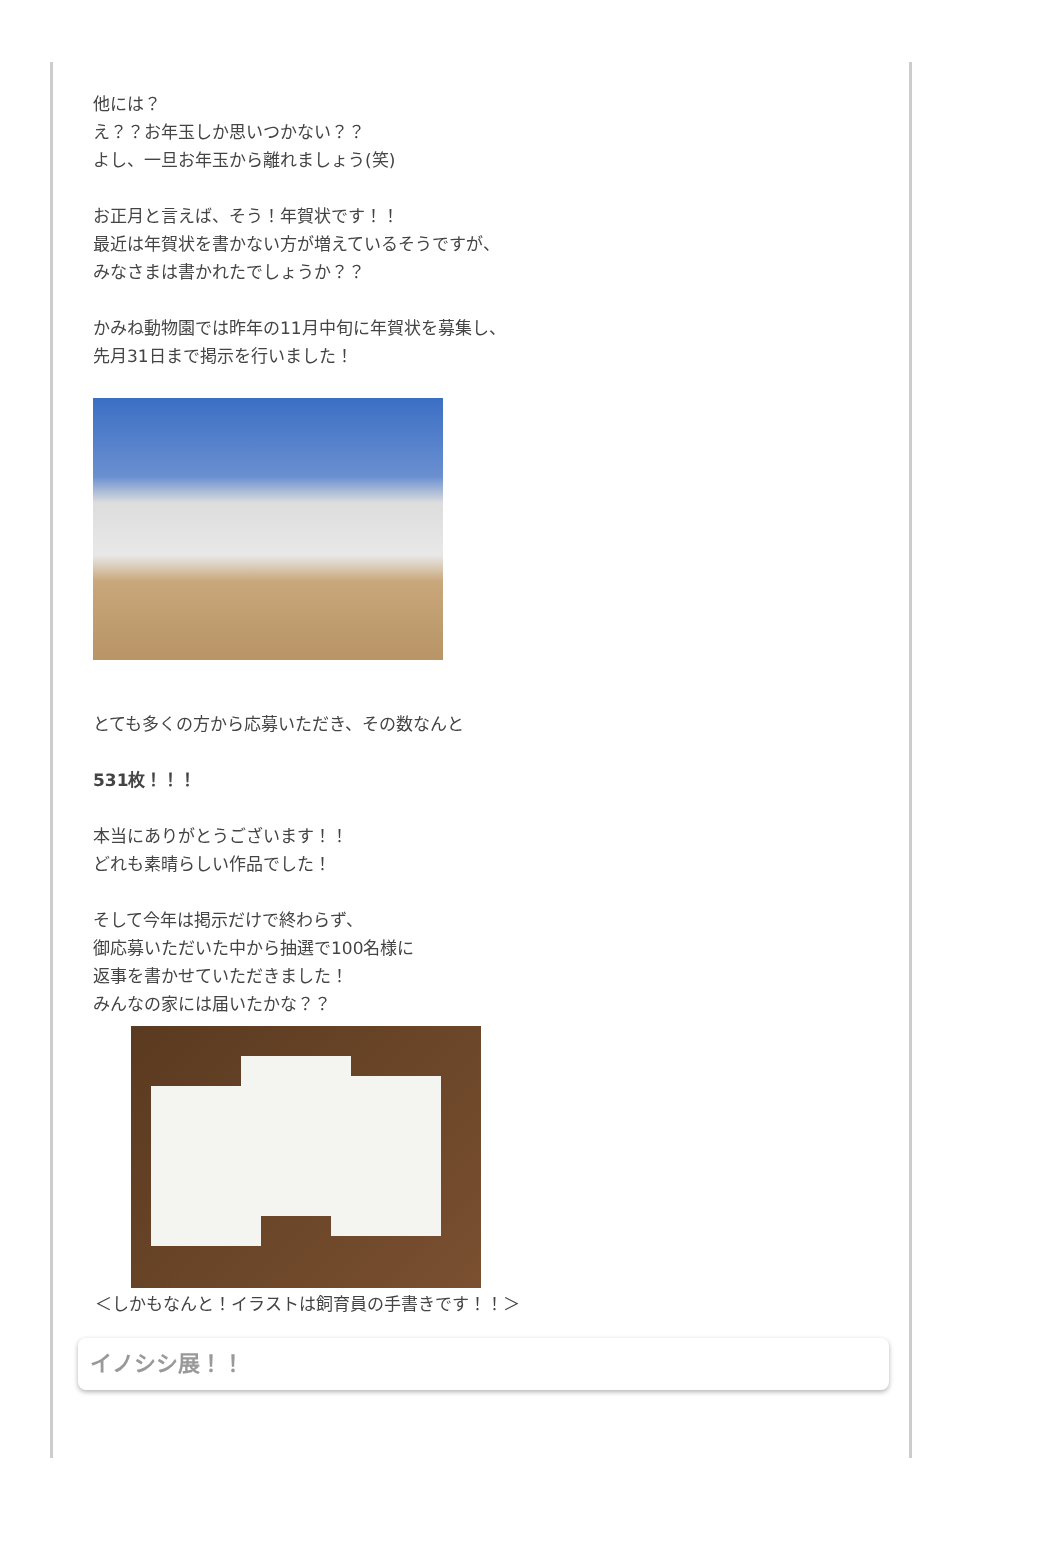他には？
え？？お年玉しか思いつかない？？
よし、一旦お年玉から離れましょう(笑)
お正月と言えば、そう！年賀状です！！
最近は年賀状を書かない方が増えているそうですが、
みなさまは書かれたでしょうか？？
かみね動物園では昨年の11月中旬に年賀状を募集し、
先月31日まで掲示を行いました！
とても多くの方から応募いただき、その数なんと
531枚！！！
本当にありがとうございます！！
どれも素晴らしい作品でした！
そして今年は掲示だけで終わらず、
御応募いただいた中から抽選で100名様に
返事を書かせていただきました！
みんなの家には届いたかな？？
＜しかもなんと！イラストは飼育員の手書きです！！＞
イノシシ展！！